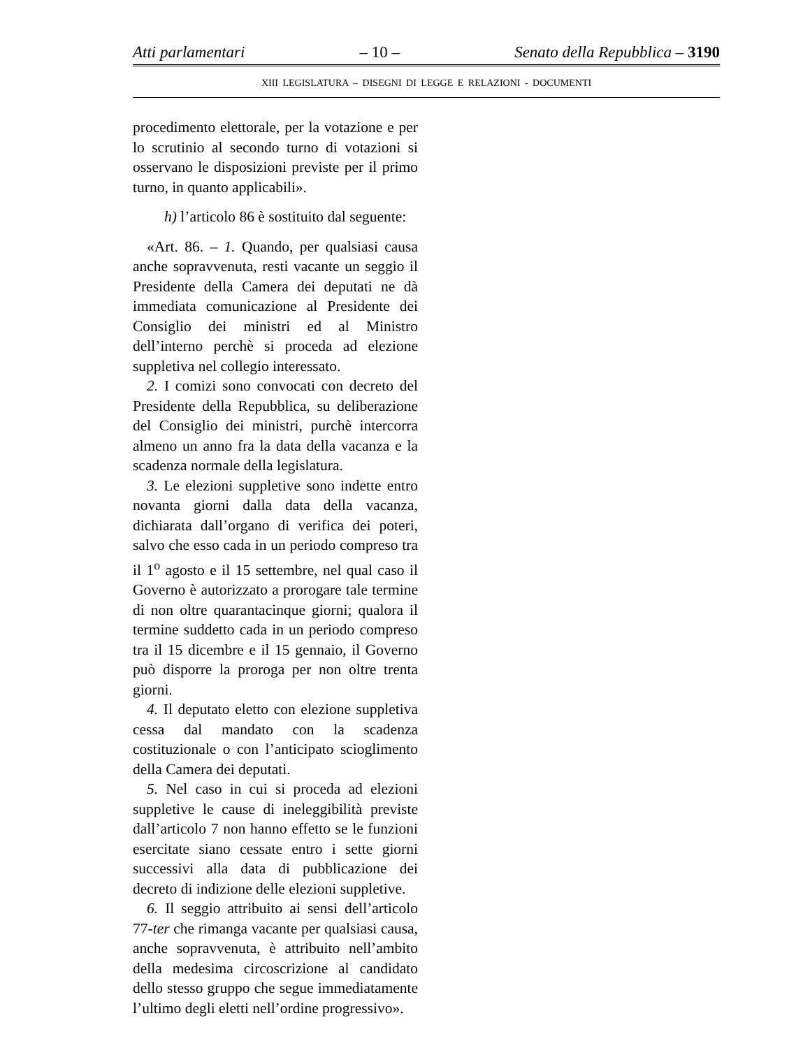Atti parlamentari – 10 – Senato della Repubblica – 3190
XIII LEGISLATURA – DISEGNI DI LEGGE E RELAZIONI - DOCUMENTI
procedimento elettorale, per la votazione e per lo scrutinio al secondo turno di votazioni si osservano le disposizioni previste per il primo turno, in quanto applicabili».
h) l’articolo 86 è sostituito dal seguente:
«Art. 86. – 1. Quando, per qualsiasi causa anche sopravvenuta, resti vacante un seggio il Presidente della Camera dei deputati ne dà immediata comunicazione al Presidente dei Consiglio dei ministri ed al Ministro dell’interno perchè si proceda ad elezione suppletiva nel collegio interessato.
2. I comizi sono convocati con decreto del Presidente della Repubblica, su deliberazione del Consiglio dei ministri, purchè intercorra almeno un anno fra la data della vacanza e la scadenza normale della legislatura.
3. Le elezioni suppletive sono indette entro novanta giorni dalla data della vacanza, dichiarata dall’organo di verifica dei poteri, salvo che esso cada in un periodo compreso tra il 1<sup>o</sup> agosto e il 15 settembre, nel qual caso il Governo è autorizzato a prorogare tale termine di non oltre quarantacinque giorni; qualora il termine suddetto cada in un periodo compreso tra il 15 dicembre e il 15 gennaio, il Governo può disporre la proroga per non oltre trenta giorni.
4. Il deputato eletto con elezione suppletiva cessa dal mandato con la scadenza costituzionale o con l’anticipato scioglimento della Camera dei deputati.
5. Nel caso in cui si proceda ad elezioni suppletive le cause di ineleggibilità previste dall’articolo 7 non hanno effetto se le funzioni esercitate siano cessate entro i sette giorni successivi alla data di pubblicazione dei decreto di indizione delle elezioni suppletive.
6. Il seggio attribuito ai sensi dell’articolo 77-ter che rimanga vacante per qualsiasi causa, anche sopravvenuta, è attribuito nell’ambito della medesima circoscrizione al candidato dello stesso gruppo che segue immediatamente l’ultimo degli eletti nell’ordine progressivo».